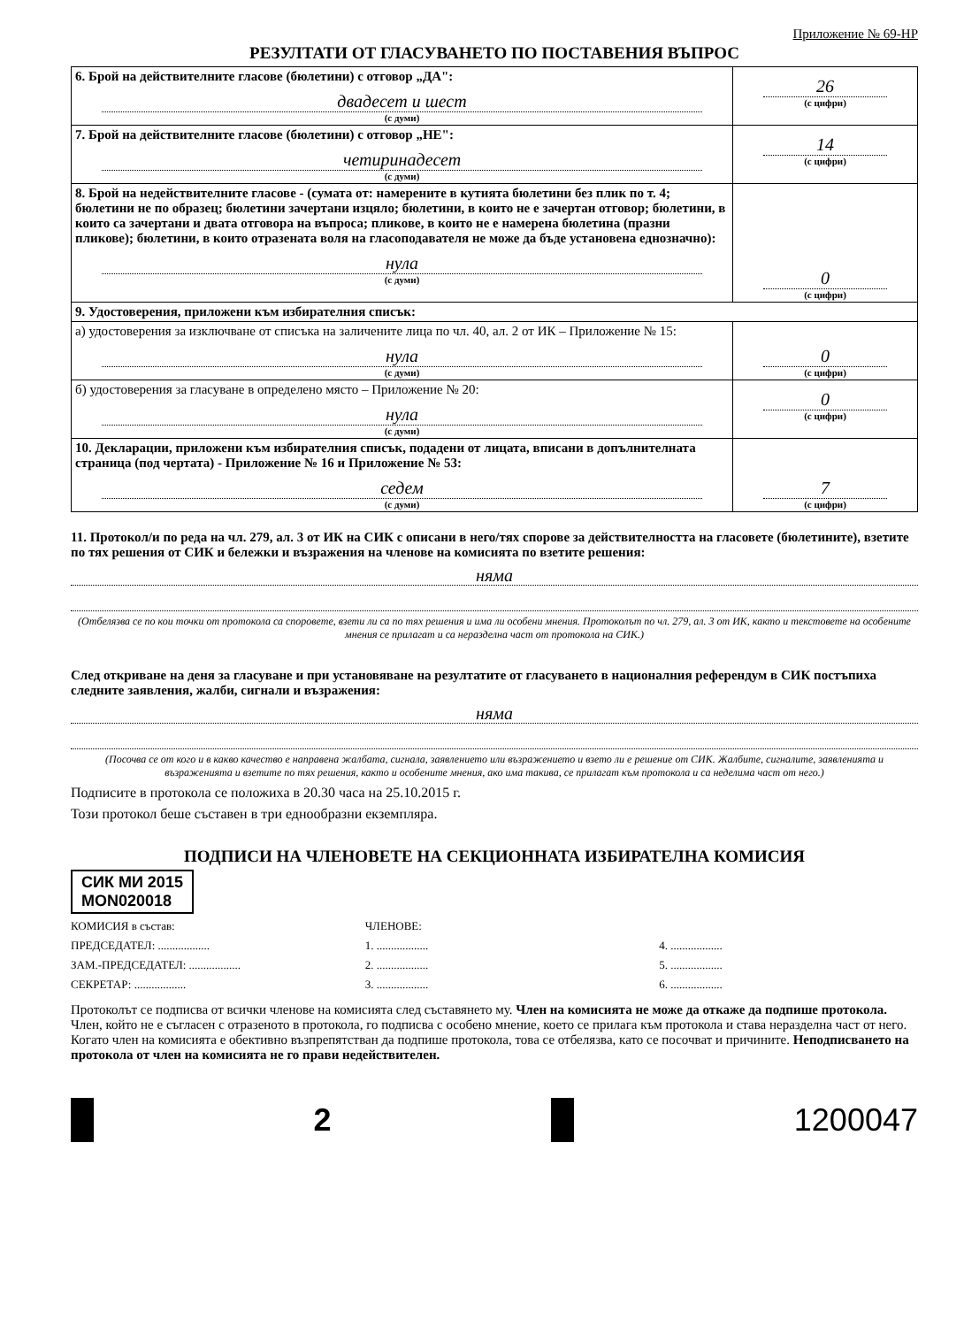Приложение № 69-НР
РЕЗУЛТАТИ ОТ ГЛАСУВАНЕТО ПО ПОСТАВЕНИЯ ВЪПРОС
| 6. Брой на действителните гласове (бюлетини) с отговор „ДА": двадесет и шест (с думи) | 26 (с цифри) |
| 7. Брой на действителните гласове (бюлетини) с отговор „НЕ": четиринадесет (с думи) | 14 (с цифри) |
| 8. Брой на недействителните гласове - (сумата от: намерените в кутията бюлетини без плик по т. 4; бюлетини не по образец; бюлетини зачертани изцяло; бюлетини, в които не е зачертан отговор; бюлетини, в които са зачертани и двата отговора на въпроса; пликове, в които не е намерена бюлетина (празни пликове); бюлетини, в които отразената воля на гласоподавателя не може да бъде установена еднозначно): нула (с думи) | 0 (с цифри) |
| 9. Удостоверения, приложени към избирателния списък: | |
| а) удостоверения за изключване от списъка на заличените лица по чл. 40, ал. 2 от ИК – Приложение № 15: нула (с думи) | 0 (с цифри) |
| б) удостоверения за гласуване в определено място – Приложение № 20: нула (с думи) | 0 (с цифри) |
| 10. Декларации, приложени към избирателния списък, подадени от лицата, вписани в допълнителната страница (под чертата) - Приложение № 16 и Приложение № 53: седем (с думи) | 7 (с цифри) |
11. Протокол/и по реда на чл. 279, ал. 3 от ИК на СИК с описани в него/тях спорове за действителността на гласовете (бюлетините), взетите по тях решения от СИК и бележки и възражения на членове на комисията по взетите решения:
няма
(Отбелязва се по кои точки от протокола са споровете, взети ли са по тях решения и има ли особени мнения. Протоколът по чл. 279, ал. 3 от ИК, както и текстовете на особените мнения се прилагат и са неразделна част от протокола на СИК.)
След откриване на деня за гласуване и при установяване на резултатите от гласуването в националния референдум в СИК постъпиха следните заявления, жалби, сигнали и възражения:
няма
(Посочва се от кого и в какво качество е направена жалбата, сигнала, заявлението или възражението и взето ли е решение от СИК. Жалбите, сигналите, заявленията и възраженията и взетите по тях решения, както и особените мнения, ако има такива, се прилагат към протокола и са неделима част от него.)
Подписите в протокола се положиха в 20.30 часа на 25.10.2015 г.
Този протокол беше съставен в три еднообразни екземпляра.
ПОДПИСИ НА ЧЛЕНОВЕТЕ НА СЕКЦИОННАТА ИЗБИРАТЕЛНА КОМИСИЯ
СИК МИ 2015
MON020018
КОМИСИЯ в състав:
ПРЕДСЕДАТЕЛ: ..................
ЗАМ.-ПРЕДСЕДАТЕЛ: ..................
СЕКРЕТАР: ..................
ЧЛЕНОВЕ:
1. ..................
2. ..................
3. ..................
4. ..................
5. ..................
6. ..................
Протоколът се подписва от всички членове на комисията след съставянето му. Член на комисията не може да откаже да подпише протокола. Член, който не е съгласен с отразеното в протокола, го подписва с особено мнение, което се прилага към протокола и става неразделна част от него.
Когато член на комисията е обективно възпрепятстван да подпише протокола, това се отбелязва, като се посочват и причините. Неподписването на протокола от член на комисията не го прави недействителен.
2 1200047